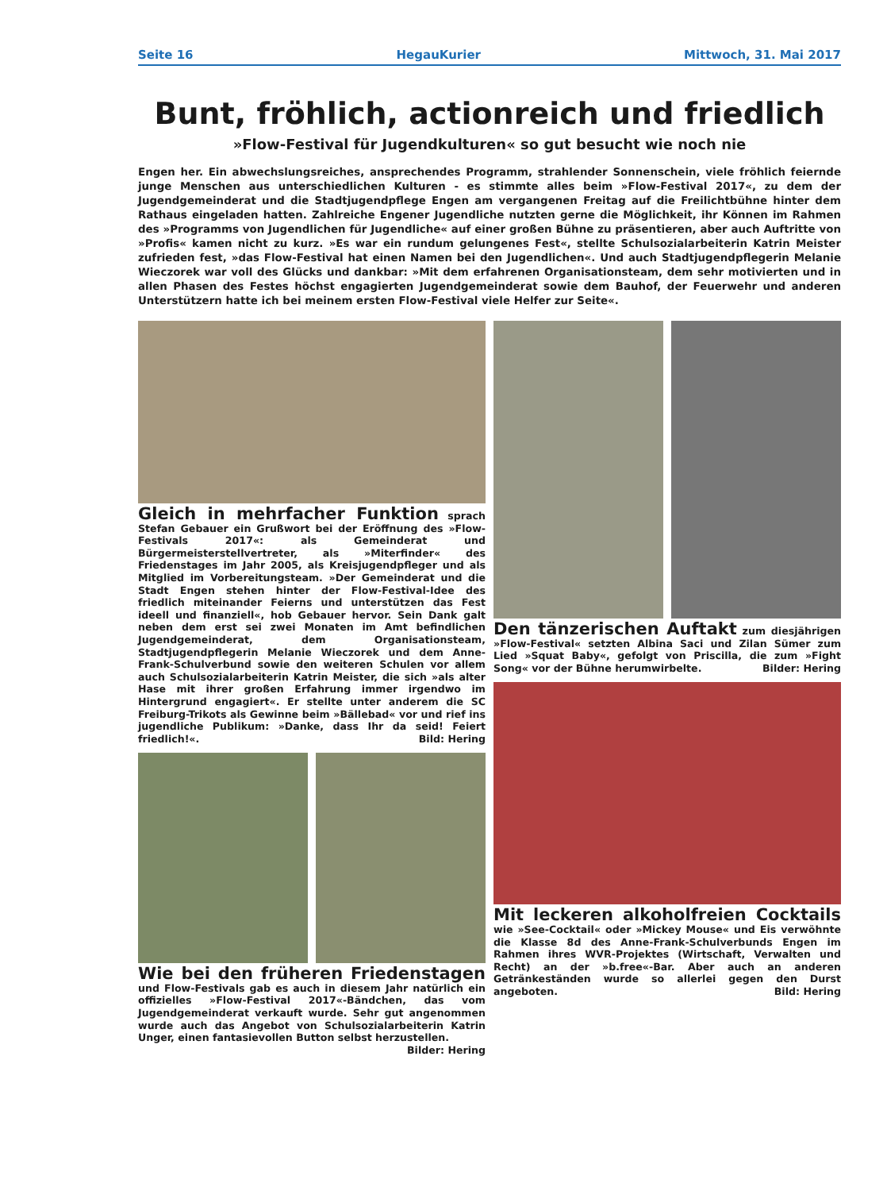Seite 16 HegauKurier Mittwoch, 31. Mai 2017
Bunt, fröhlich, actionreich und friedlich
»Flow-Festival für Jugendkulturen« so gut besucht wie noch nie
Engen her. Ein abwechslungsreiches, ansprechendes Programm, strahlender Sonnenschein, viele fröhlich feiernde junge Menschen aus unterschiedlichen Kulturen - es stimmte alles beim »Flow-Festival 2017«, zu dem der Jugendgemeinderat und die Stadtjugendpflege Engen am vergangenen Freitag auf die Freilichtbühne hinter dem Rathaus eingeladen hatten. Zahlreiche Engener Jugendliche nutzten gerne die Möglichkeit, ihr Können im Rahmen des »Programms von Jugendlichen für Jugendliche« auf einer großen Bühne zu präsentieren, aber auch Auftritte von »Profis« kamen nicht zu kurz. »Es war ein rundum gelungenes Fest«, stellte Schulsozialarbeiterin Katrin Meister zufrieden fest, »das Flow-Festival hat einen Namen bei den Jugendlichen«. Und auch Stadtjugendpflegerin Melanie Wieczorek war voll des Glücks und dankbar: »Mit dem erfahrenen Organisationsteam, dem sehr motivierten und in allen Phasen des Festes höchst engagierten Jugendgemeinderat sowie dem Bauhof, der Feuerwehr und anderen Unterstützern hatte ich bei meinem ersten Flow-Festival viele Helfer zur Seite«.
Gleich in mehrfacher Funktion sprach Stefan Gebauer ein Grußwort bei der Eröffnung des »Flow-Festivals 2017«: als Gemeinderat und Bürgermeisterstellvertreter, als »Miterfinder« des Friedenstages im Jahr 2005, als Kreisjugendpfleger und als Mitglied im Vorbereitungsteam. »Der Gemeinderat und die Stadt Engen stehen hinter der Flow-Festival-Idee des friedlich miteinander Feierns und unterstützen das Fest ideell und finanziell«, hob Gebauer hervor. Sein Dank galt neben dem erst sei zwei Monaten im Amt befindlichen Jugendgemeinderat, dem Organisationsteam, Stadtjugendpflegerin Melanie Wieczorek und dem Anne-Frank-Schulverbund sowie den weiteren Schulen vor allem auch Schulsozialarbeiterin Katrin Meister, die sich »als alter Hase mit ihrer großen Erfahrung immer irgendwo im Hintergrund engagiert«. Er stellte unter anderem die SC Freiburg-Trikots als Gewinne beim »Bällebad« vor und rief ins jugendliche Publikum: »Danke, dass Ihr da seid! Feiert friedlich!«. Bild: Hering
Wie bei den früheren Friedenstagen und Flow-Festivals gab es auch in diesem Jahr natürlich ein offizielles »Flow-Festival 2017«-Bändchen, das vom Jugendgemeinderat verkauft wurde. Sehr gut angenommen wurde auch das Angebot von Schulsozialarbeiterin Katrin Unger, einen fantasievollen Button selbst herzustellen. Bilder: Hering
Den tänzerischen Auftakt zum diesjährigen »Flow-Festival« setzten Albina Saci und Zilan Sümer zum Lied »Squat Baby«, gefolgt von Priscilla, die zum »Fight Song« vor der Bühne herumwirbelte. Bilder: Hering
Mit leckeren alkoholfreien Cocktails wie »See-Cocktail« oder »Mickey Mouse« und Eis verwöhnte die Klasse 8d des Anne-Frank-Schulverbunds Engen im Rahmen ihres WVR-Projektes (Wirtschaft, Verwalten und Recht) an der »b.free«-Bar. Aber auch an anderen Getränkeständen wurde so allerlei gegen den Durst angeboten. Bild: Hering